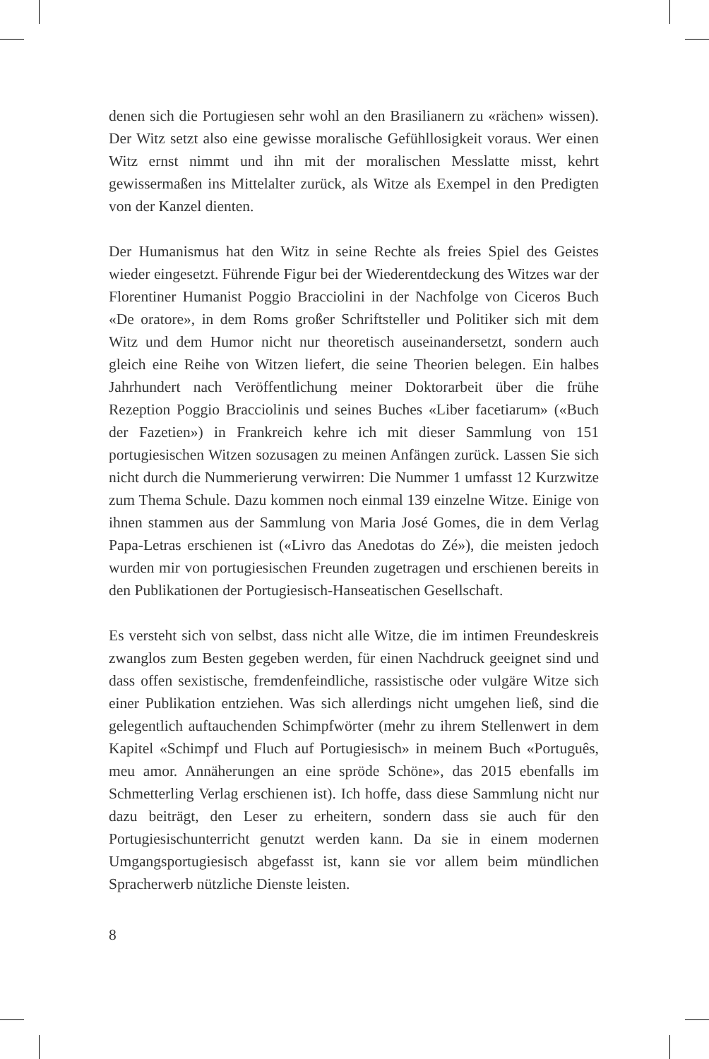denen sich die Portugiesen sehr wohl an den Brasilianern zu «rächen» wissen). Der Witz setzt also eine gewisse moralische Gefühllosigkeit voraus. Wer einen Witz ernst nimmt und ihn mit der moralischen Messlatte misst, kehrt gewissermaßen ins Mittelalter zurück, als Witze als Exempel in den Predigten von der Kanzel dienten.
Der Humanismus hat den Witz in seine Rechte als freies Spiel des Geistes wieder eingesetzt. Führende Figur bei der Wiederentdeckung des Witzes war der Florentiner Humanist Poggio Bracciolini in der Nachfolge von Ciceros Buch «De oratore», in dem Roms großer Schriftsteller und Politiker sich mit dem Witz und dem Humor nicht nur theoretisch auseinandersetzt, sondern auch gleich eine Reihe von Witzen liefert, die seine Theorien belegen. Ein halbes Jahrhundert nach Veröffentlichung meiner Doktorarbeit über die frühe Rezeption Poggio Bracciolinis und seines Buches «Liber facetiarum» («Buch der Fazetien») in Frankreich kehre ich mit dieser Sammlung von 151 portugiesischen Witzen sozusagen zu meinen Anfängen zurück. Lassen Sie sich nicht durch die Nummerierung verwirren: Die Nummer 1 umfasst 12 Kurzwitze zum Thema Schule. Dazu kommen noch einmal 139 einzelne Witze. Einige von ihnen stammen aus der Sammlung von Maria José Gomes, die in dem Verlag Papa-Letras erschienen ist («Livro das Anedotas do Zé»), die meisten jedoch wurden mir von portugiesischen Freunden zugetragen und erschienen bereits in den Publikationen der Portugiesisch-Hanseatischen Gesellschaft.
Es versteht sich von selbst, dass nicht alle Witze, die im intimen Freundeskreis zwanglos zum Besten gegeben werden, für einen Nachdruck geeignet sind und dass offen sexistische, fremdenfeindliche, rassistische oder vulgäre Witze sich einer Publikation entziehen. Was sich allerdings nicht umgehen ließ, sind die gelegentlich auftauchenden Schimpfwörter (mehr zu ihrem Stellenwert in dem Kapitel «Schimpf und Fluch auf Portugiesisch» in meinem Buch «Português, meu amor. Annäherungen an eine spröde Schöne», das 2015 ebenfalls im Schmetterling Verlag erschienen ist). Ich hoffe, dass diese Sammlung nicht nur dazu beiträgt, den Leser zu erheitern, sondern dass sie auch für den Portugiesischunterricht genutzt werden kann. Da sie in einem modernen Umgangsportugiesisch abgefasst ist, kann sie vor allem beim mündlichen Spracherwerb nützliche Dienste leisten.
8